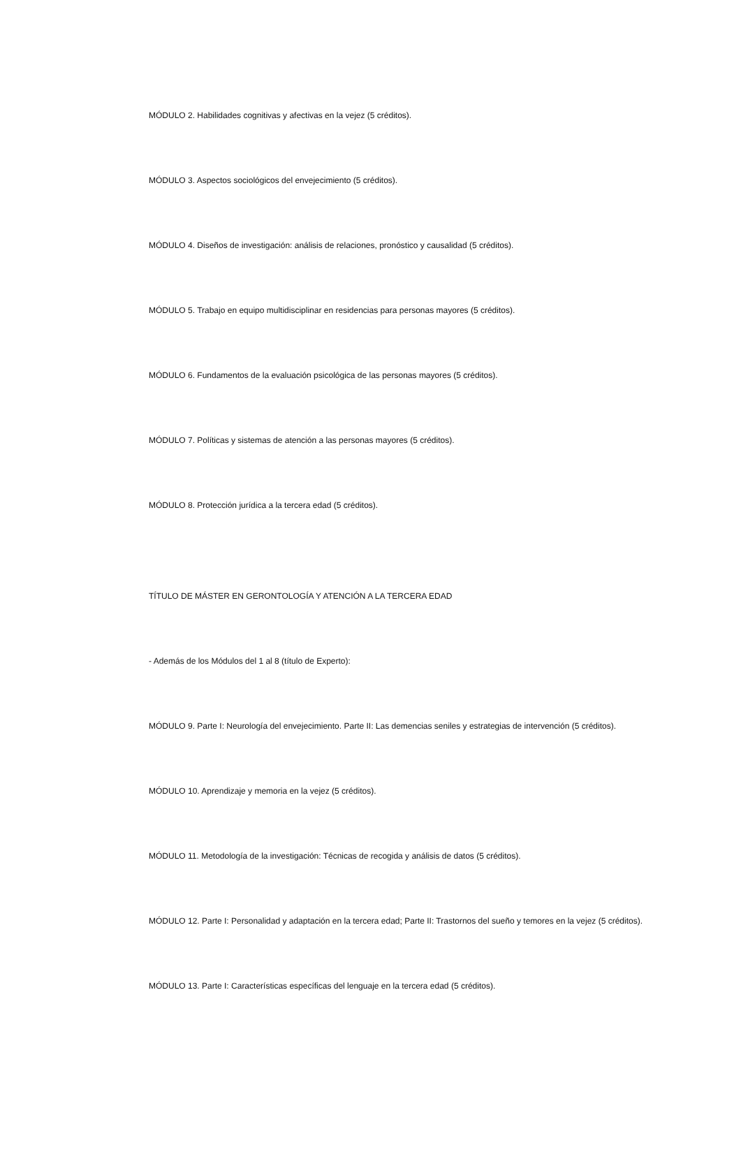MÓDULO 2. Habilidades cognitivas y afectivas en la vejez (5 créditos).
MÓDULO 3. Aspectos sociológicos del envejecimiento (5 créditos).
MÓDULO 4. Diseños de investigación: análisis de relaciones, pronóstico y causalidad (5 créditos).
MÓDULO 5. Trabajo en equipo multidisciplinar en residencias para personas mayores (5 créditos).
MÓDULO 6. Fundamentos de la evaluación psicológica de las personas mayores (5 créditos).
MÓDULO 7. Políticas y sistemas de atención a las personas mayores (5 créditos).
MÓDULO 8. Protección jurídica a la tercera edad (5 créditos).
TÍTULO DE MÁSTER EN GERONTOLOGÍA Y ATENCIÓN A LA TERCERA EDAD
- Además de los Módulos del 1 al 8 (título de Experto):
MÓDULO 9. Parte I: Neurología del envejecimiento. Parte II: Las demencias seniles y estrategias de intervención (5 créditos).
MÓDULO 10. Aprendizaje y memoria en la vejez (5 créditos).
MÓDULO 11. Metodología de la investigación: Técnicas de recogida y análisis de datos (5 créditos).
MÓDULO 12. Parte I: Personalidad y adaptación en la tercera edad; Parte II: Trastornos del sueño y temores en la vejez (5 créditos).
MÓDULO 13. Parte I: Características específicas del lenguaje en la tercera edad (5 créditos).